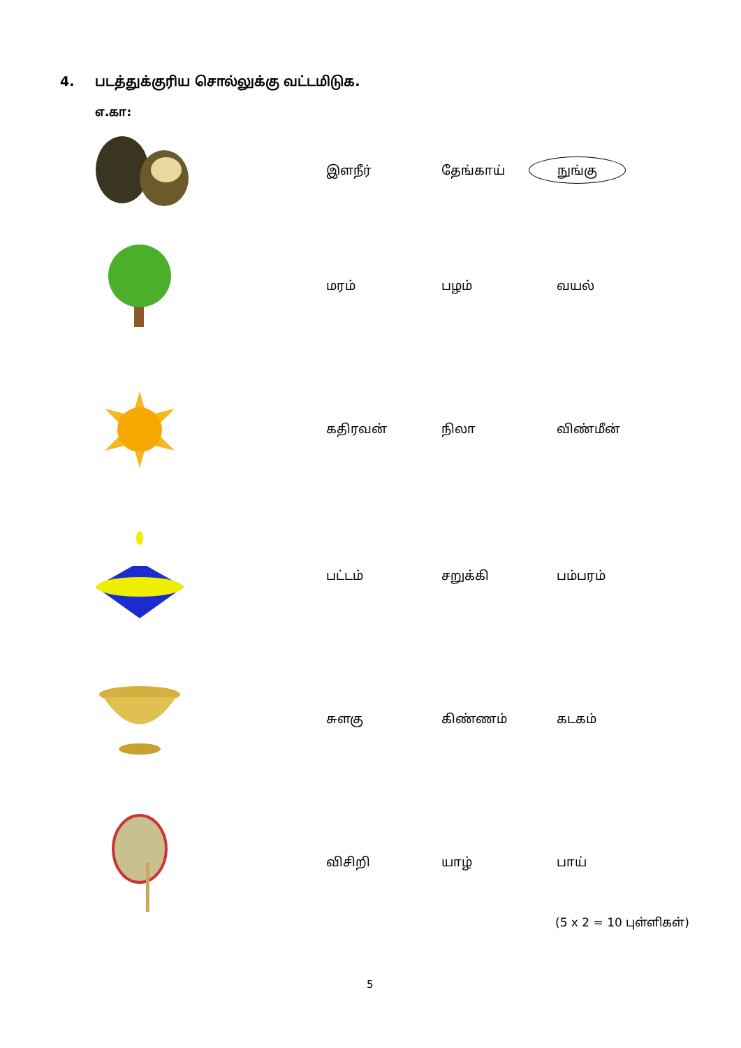4. படத்துக்குரிய சொல்லுக்கு வட்டமிடுக.
எ.கா:
இளநீர் தேங்காய்
நுங்கு
மரம் பழம் வயல்
கதிரவன் நிலா விண்மீன்
பட்டம் சறுக்கி பம்பரம்
சுளகு கிண்ணம் கடகம்
விசிறி யாழ் பாய்
(5 x 2 = 10 புள்ளிகள்)
5